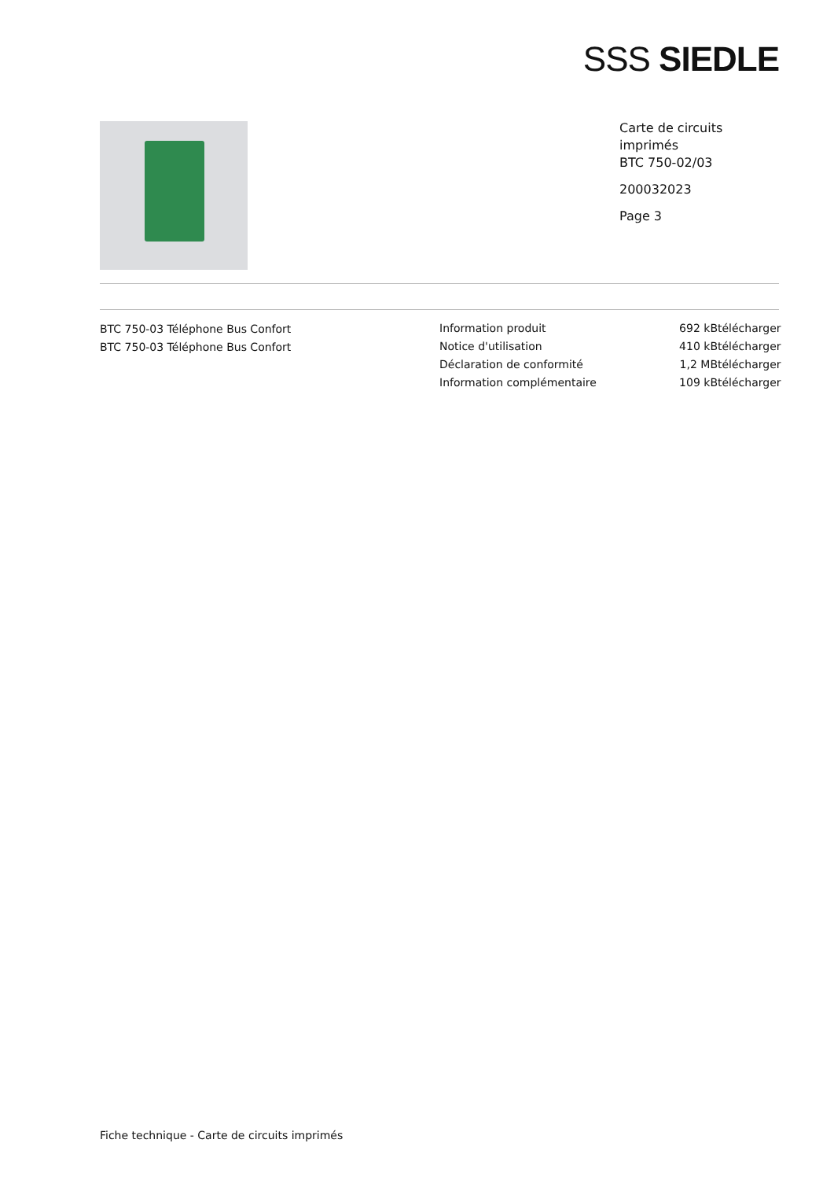SSS SIEDLE
Carte de circuits
imprimés
BTC 750-02/03
200032023
Page 3
BTC 750-03 Téléphone Bus Confort
BTC 750-03 Téléphone Bus Confort
| Information produit | 692 kB | télécharger |
| Notice d'utilisation | 410 kB | télécharger |
| Déclaration de conformité | 1,2 MB | télécharger |
| Information complémentaire | 109 kB | télécharger |
Fiche technique - Carte de circuits imprimés